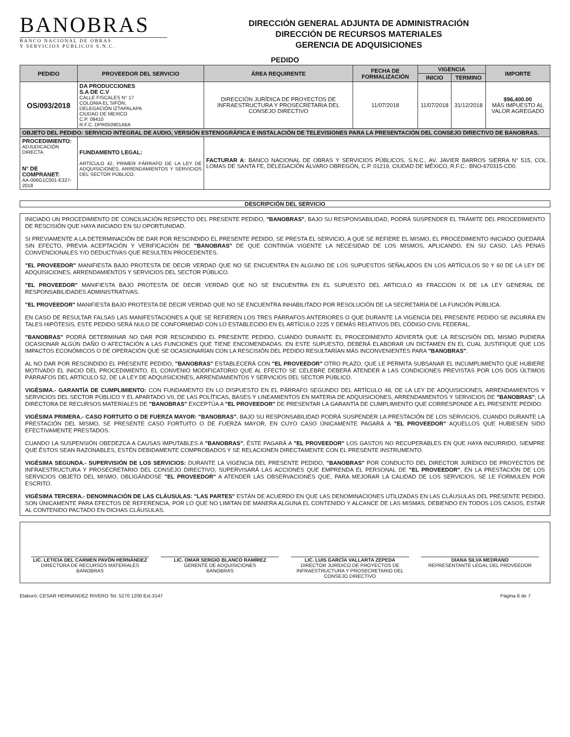BANOBRAS
BANCO NACIONAL DE OBRAS
Y SERVICIOS PÚBLICOS S.N.C.
DIRECCIÓN GENERAL ADJUNTA DE ADMINISTRACIÓN
DIRECCIÓN DE RECURSOS MATERIALES
GERENCIA DE ADQUISICIONES
PEDIDO
| PEDIDO | PROVEEDOR DEL SERVICIO | ÁREA REQUIRENTE | FECHA DE FORMALIZACIÓN | VIGENCIA | | IMPORTE |
| --- | --- | --- | --- | --- | --- | --- |
| | | | | INICIO | TERMINO | |
| OS/093/2018 | DA PRODUCCIONES S.A DE C.V CALLE FISCALES N° 17 COLONIA EL SIFÓN, DELEGACIÓN IZTAPALAPA CIUDAD DE MEXICO C.P. 09410 R.F.C. DPR050901A6A | DIRECCIÓN JURÍDICA DE PROYECTOS DE INFRAESTRUCTURA Y PROSECRETARIA DEL CONSEJO DIRECTIVO | 11/07/2018 | 11/07/2018 | 31/12/2018 | $96,400.00 MÁS IMPUESTO AL VALOR AGREGADO |
| OBJETO DEL PEDIDO: SERVICIO INTEGRAL DE AUDIO, VERSIÓN ESTENOGRÁFICA E INSTALACIÓN DE TELEVISIONES PARA LA PRESENTACIÓN DEL CONSEJO DIRECTIVO DE BANOBRAS. | | | | | | |
| PROCEDIMIENTO: ADJUDICACIÓN DIRECTA N° DE COMPRANET: AA-006G1C001-E327-2018 | FUNDAMENTO LEGAL: ARTÍCULO 42, PRIMER PÁRRAFO DE LA LEY DE ADQUISICIONES, ARRENDAMIENTOS Y SERVICIOS DEL SECTOR PÚBLICO. | FACTURAR A: BANCO NACIONAL DE OBRAS Y SERVICIOS PÚBLICOS, S.N.C., AV. JAVIER BARROS SIERRA N° 515, COL. LOMAS DE SANTA FE, DELEGACIÓN ÁLVARO OBREGÓN, C.P. 01219, CIUDAD DE MÉXICO, R.F.C.: BNO-670315-CD0. | | | | |
DESCRIPCIÓN DEL SERVICIO
INICIADO UN PROCEDIMIENTO DE CONCILIACIÓN RESPECTO DEL PRESENTE PEDIDO, "BANOBRAS", BAJO SU RESPONSABILIDAD, PODRÁ SUSPENDER EL TRÁMITE DEL PROCEDIMIENTO DE RESCISIÓN QUE HAYA INICIADO EN SU OPORTUNIDAD.
SI PREVIAMENTE A LA DETERMINACIÓN DE DAR POR RESCINDIDO EL PRESENTE PEDIDO, SE PRESTA EL SERVICIO, A QUE SE REFIERE EL MISMO, EL PROCEDIMIENTO INICIADO QUEDARÁ SIN EFECTO, PREVIA ACEPTACIÓN Y VERIFICACIÓN DE "BANOBRAS" DE QUE CONTINÚA VIGENTE LA NECESIDAD DE LOS MISMOS, APLICANDO, EN SU CASO, LAS PENAS CONVENCIONALES Y/O DEDUCTIVAS QUE RESULTEN PROCEDENTES.
"EL PROVEEDOR" MANIFIESTA BAJO PROTESTA DE DECIR VERDAD QUE NO SE ENCUENTRA EN ALGUNO DE LOS SUPUESTOS SEÑALADOS EN LOS ARTÍCULOS 50 Y 60 DE LA LEY DE ADQUISICIONES, ARRENDAMIENTOS Y SERVICIOS DEL SECTOR PÚBLICO.
"EL PROVEEDOR" MANIFIESTA BAJO PROTESTA DE DECIR VERDAD QUE NO SE ENCUENTRA EN EL SUPUESTO DEL ARTICULO 49 FRACCION IX DE LA LEY GENERAL DE RESPONSABILIDADES ADMINISTRATIVAS.
"EL PROVEEDOR" MANIFIESTA BAJO PROTESTA DE DECIR VERDAD QUE NO SE ENCUENTRA INHABILITADO POR RESOLUCIÓN DE LA SECRETARÍA DE LA FUNCIÓN PÚBLICA.
EN CASO DE RESULTAR FALSAS LAS MANIFESTACIONES A QUE SE REFIEREN LOS TRES PÁRRAFOS ANTERIORES O QUE DURANTE LA VIGENCIA DEL PRESENTE PEDIDO SE INCURRA EN TALES HIPÓTESIS, ESTE PEDIDO SERÁ NULO DE CONFORMIDAD CON LO ESTABLECIDO EN EL ARTÍCULO 2225 Y DEMÁS RELATIVOS DEL CÓDIGO CIVIL FEDERAL.
"BANOBRAS" PODRÁ DETERMINAR NO DAR POR RESCINDIDO EL PRESENTE PEDIDO, CUANDO DURANTE EL PROCEDIMIENTO ADVIERTA QUE LA RESCISIÓN DEL MISMO PUDIERA OCASIONAR ALGÚN DAÑO O AFECTACIÓN A LAS FUNCIONES QUE TIENE ENCOMENDADAS. EN ESTE SUPUESTO, DEBERÁ ELABORAR UN DICTAMEN EN EL CUAL JUSTIFIQUE QUE LOS IMPACTOS ECONÓMICOS O DE OPERACIÓN QUE SE OCASIONARÍAN CON LA RESCISIÓN DEL PEDIDO RESULTARÍAN MÁS INCONVENIENTES PARA "BANOBRAS".
AL NO DAR POR RESCINDIDO EL PRESENTE PEDIDO, "BANOBRAS" ESTABLECERÁ CON "EL PROVEEDOR" OTRO PLAZO, QUE LE PERMITA SUBSANAR EL INCUMPLIMIENTO QUE HUBIERE MOTIVADO EL INICIO DEL PROCEDIMIENTO. EL CONVENIO MODIFICATORIO QUE AL EFECTO SE CELEBRE DEBERÁ ATENDER A LAS CONDICIONES PREVISTAS POR LOS DOS ÚLTIMOS PÁRRAFOS DEL ARTÍCULO 52, DE LA LEY DE ADQUISICIONES, ARRENDAMIENTOS Y SERVICIOS DEL SECTOR PÚBLICO.
VIGÉSIMA.- GARANTÍA DE CUMPLIMIENTO: CON FUNDAMENTO EN LO DISPUESTO EN EL PÁRRAFO SEGUNDO DEL ARTÍCULO 48, DE LA LEY DE ADQUISICIONES, ARRENDAMIENTOS Y SERVICIOS DEL SECTOR PÚBLICO Y EL APARTADO VII, DE LAS POLÍTICAS, BASES Y LINEAMIENTOS EN MATERIA DE ADQUISICIONES, ARRENDAMIENTOS Y SERVICIOS DE "BANOBRAS"; LA DIRECTORA DE RECURSOS MATERIALES DE "BANOBRAS" EXCEPTÚA A "EL PROVEEDOR" DE PRESENTAR LA GARANTÍA DE CUMPLIMIENTO QUE CORRESPONDE A EL PRESENTE PEDIDO.
VIGÉSIMA PRIMERA.- CASO FORTUITO O DE FUERZA MAYOR: "BANOBRAS", BAJO SU RESPONSABILIDAD PODRÁ SUSPENDER LA PRESTACIÓN DE LOS SERVICIOS, CUANDO DURANTE LA PRESTACIÓN DEL MISMO, SE PRESENTE CASO FORTUITO O DE FUERZA MAYOR, EN CUYO CASO ÚNICAMENTE PAGARÁ A "EL PROVEEDOR" AQUELLOS QUE HUBIESEN SIDO EFECTIVAMENTE PRESTADOS.
CUANDO LA SUSPENSIÓN OBEDEZCA A CAUSAS IMPUTABLES A "BANOBRAS", ÉSTE PAGARÁ A "EL PROVEEDOR" LOS GASTOS NO RECUPERABLES EN QUE HAYA INCURRIDO, SIEMPRE QUE ÉSTOS SEAN RAZONABLES, ESTÉN DEBIDAMENTE COMPROBADOS Y SE RELACIONEN DIRECTAMENTE CON EL PRESENTE INSTRUMENTO.
VIGÉSIMA SEGUNDA.- SUPERVISIÓN DE LOS SERVICIOS: DURANTE LA VIGENCIA DEL PRESENTE PEDIDO, "BANOBRAS" POR CONDUCTO DEL DIRECTOR JURÍDICO DE PROYECTOS DE INFRAESTRUCTURA Y PROSECRETARIO DEL CONSEJO DIRECTIVO, SUPERVISARÁ LAS ACCIONES QUE EMPRENDA EL PERSONAL DE "EL PROVEEDOR", EN LA PRESTACIÓN DE LOS SERVICIOS OBJETO DEL MISMO, OBLIGÁNDOSE "EL PROVEEDOR" A ATENDER LAS OBSERVACIONES QUE, PARA MEJORAR LA CALIDAD DE LOS SERVICIOS, SE LE FORMULEN POR ESCRITO.
VIGÉSIMA TERCERA.- DENOMINACIÓN DE LAS CLÁUSULAS: "LAS PARTES" ESTÁN DE ACUERDO EN QUE LAS DENOMINACIONES UTILIZADAS EN LAS CLÁUSULAS DEL PRESENTE PEDIDO, SON ÚNICAMENTE PARA EFECTOS DE REFERENCIA, POR LO QUE NO LIMITAN DE MANERA ALGUNA EL CONTENIDO Y ALCANCE DE LAS MISMAS, DEBIENDO EN TODOS LOS CASOS, ESTAR AL CONTENIDO PACTADO EN DICHAS CLÁUSULAS.
LIC. LETICIA DEL CARMEN PAVÓN HERNÁNDEZ
DIRECTORA DE RECURSOS MATERIALES
BANOBRAS
LIC. OMAR SERGIO BLANCO RAMÍREZ
GERENTE DE ADQUISICIONES
BANOBRAS
LIC. LUIS GARCÍA VALLARTA ZEPEDA
DIRECTOR JURÍDICO DE PROYECTOS DE INFRAESTRUCTURA Y PROSECRETARIO DEL CONSEJO DIRECTIVO
DIANA SILVA MEDRANO
REPRESENTANTE LEGAL DEL PROVEEDOR
Elaboró: CESAR HERNANDEZ RIVERO Tel. 5270 1200 Ext.3147 Página 6 de 7